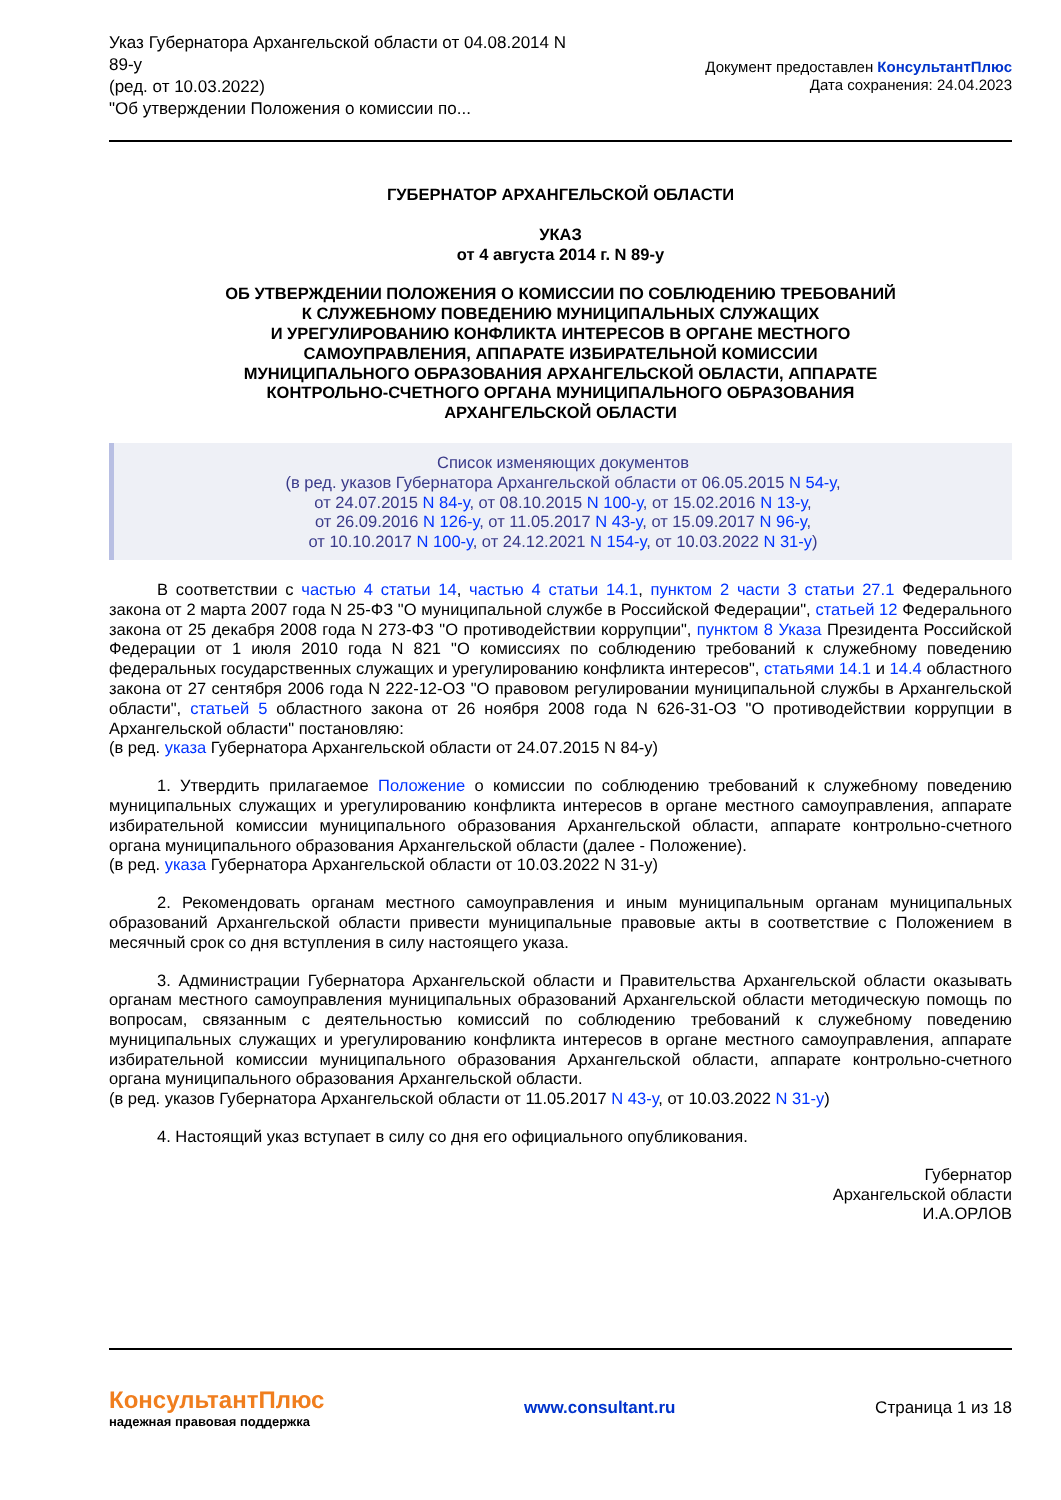Указ Губернатора Архангельской области от 04.08.2014 N
89-у
(ред. от 10.03.2022)
"Об утверждении Положения о комиссии по...
Документ предоставлен КонсультантПлюс
Дата сохранения: 24.04.2023
ГУБЕРНАТОР АРХАНГЕЛЬСКОЙ ОБЛАСТИ
УКАЗ
от 4 августа 2014 г. N 89-у
ОБ УТВЕРЖДЕНИИ ПОЛОЖЕНИЯ О КОМИССИИ ПО СОБЛЮДЕНИЮ ТРЕБОВАНИЙ
К СЛУЖЕБНОМУ ПОВЕДЕНИЮ МУНИЦИПАЛЬНЫХ СЛУЖАЩИХ
И УРЕГУЛИРОВАНИЮ КОНФЛИКТА ИНТЕРЕСОВ В ОРГАНЕ МЕСТНОГО
САМОУПРАВЛЕНИЯ, АППАРАТЕ ИЗБИРАТЕЛЬНОЙ КОМИССИИ
МУНИЦИПАЛЬНОГО ОБРАЗОВАНИЯ АРХАНГЕЛЬСКОЙ ОБЛАСТИ, АППАРАТЕ
КОНТРОЛЬНО-СЧЕТНОГО ОРГАНА МУНИЦИПАЛЬНОГО ОБРАЗОВАНИЯ
АРХАНГЕЛЬСКОЙ ОБЛАСТИ
Список изменяющих документов
(в ред. указов Губернатора Архангельской области от 06.05.2015 N 54-у,
от 24.07.2015 N 84-у, от 08.10.2015 N 100-у, от 15.02.2016 N 13-у,
от 26.09.2016 N 126-у, от 11.05.2017 N 43-у, от 15.09.2017 N 96-у,
от 10.10.2017 N 100-у, от 24.12.2021 N 154-у, от 10.03.2022 N 31-у)
В соответствии с частью 4 статьи 14, частью 4 статьи 14.1, пунктом 2 части 3 статьи 27.1 Федерального закона от 2 марта 2007 года N 25-ФЗ "О муниципальной службе в Российской Федерации", статьей 12 Федерального закона от 25 декабря 2008 года N 273-ФЗ "О противодействии коррупции", пунктом 8 Указа Президента Российской Федерации от 1 июля 2010 года N 821 "О комиссиях по соблюдению требований к служебному поведению федеральных государственных служащих и урегулированию конфликта интересов", статьями 14.1 и 14.4 областного закона от 27 сентября 2006 года N 222-12-ОЗ "О правовом регулировании муниципальной службы в Архангельской области", статьей 5 областного закона от 26 ноября 2008 года N 626-31-ОЗ "О противодействии коррупции в Архангельской области" постановляю:
(в ред. указа Губернатора Архангельской области от 24.07.2015 N 84-у)
1. Утвердить прилагаемое Положение о комиссии по соблюдению требований к служебному поведению муниципальных служащих и урегулированию конфликта интересов в органе местного самоуправления, аппарате избирательной комиссии муниципального образования Архангельской области, аппарате контрольно-счетного органа муниципального образования Архангельской области (далее - Положение).
(в ред. указа Губернатора Архангельской области от 10.03.2022 N 31-у)
2. Рекомендовать органам местного самоуправления и иным муниципальным органам муниципальных образований Архангельской области привести муниципальные правовые акты в соответствие с Положением в месячный срок со дня вступления в силу настоящего указа.
3. Администрации Губернатора Архангельской области и Правительства Архангельской области оказывать органам местного самоуправления муниципальных образований Архангельской области методическую помощь по вопросам, связанным с деятельностью комиссий по соблюдению требований к служебному поведению муниципальных служащих и урегулированию конфликта интересов в органе местного самоуправления, аппарате избирательной комиссии муниципального образования Архангельской области, аппарате контрольно-счетного органа муниципального образования Архангельской области.
(в ред. указов Губернатора Архангельской области от 11.05.2017 N 43-у, от 10.03.2022 N 31-у)
4. Настоящий указ вступает в силу со дня его официального опубликования.
Губернатор
Архангельской области
И.А.ОРЛОВ
КонсультантПлюс
надежная правовая поддержка
www.consultant.ru Страница 1 из 18